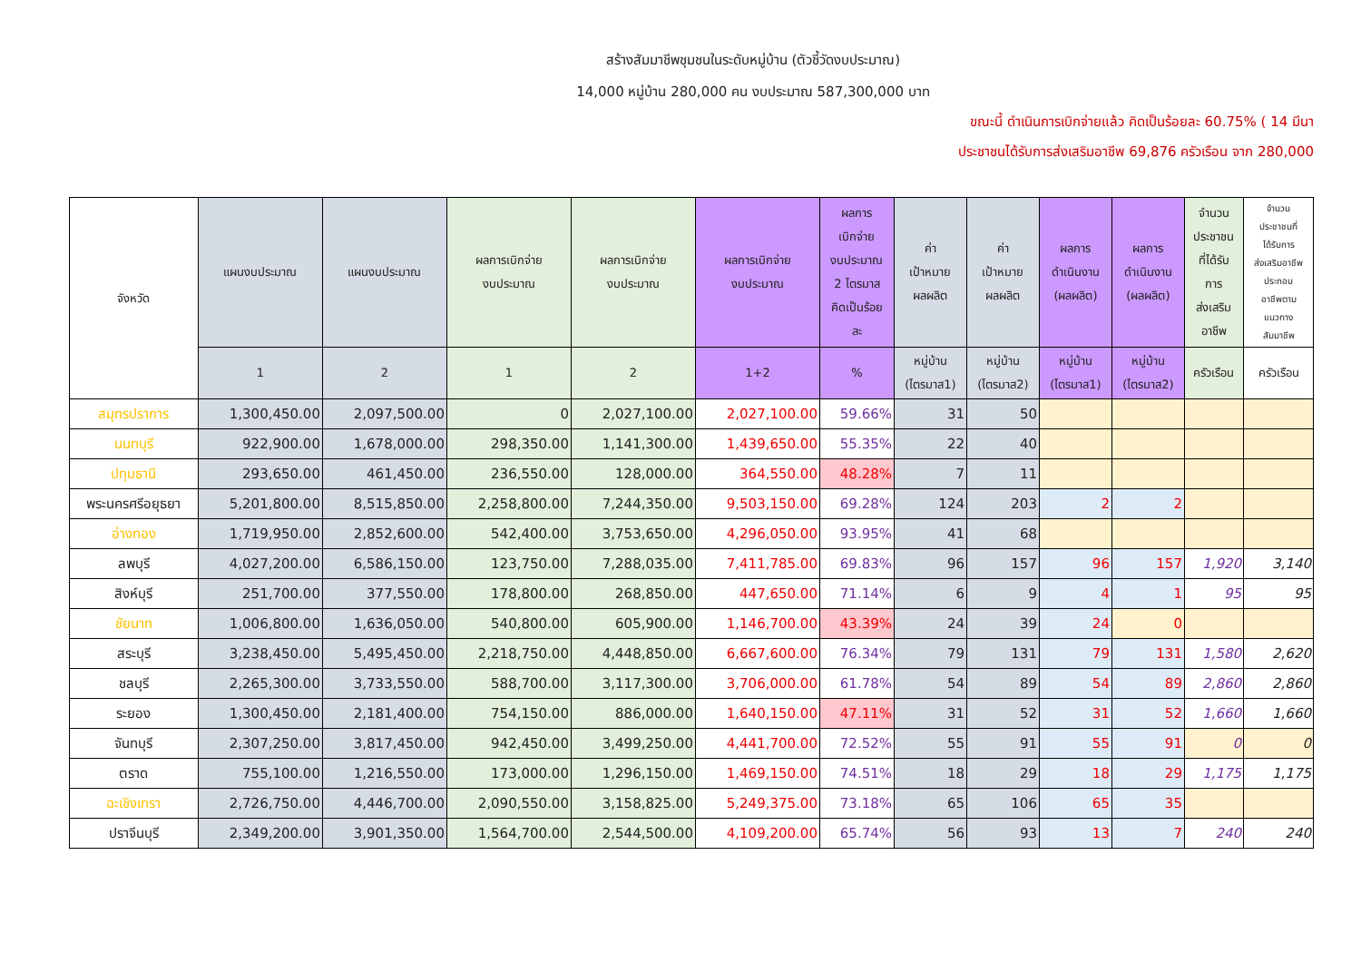สร้างสัมมาชีพชุมชนในระดับหมู่บ้าน (ตัวชี้วัดงบประมาณ)
14,000 หมู่บ้าน 280,000 คน งบประมาณ 587,300,000 บาท
ขณะนี้ ดำเนินการเบิกจ่ายแล้ว คิดเป็นร้อยละ 60.75% ( 14 มีนา
ประชาชนได้รับการส่งเสริมอาชีพ 69,876 ครัวเรือน จาก 280,000
| จังหวัด | แผนงบประมาณ | แผนงบประมาณ | ผลการเบิกจ่าย งบประมาณ | ผลการเบิกจ่าย งบประมาณ | ผลการเบิกจ่าย งบประมาณ | ผลการ เบิกจ่าย งบประมาณ 2 ไตรมาส คิดเป็นร้อย ละ | ค่า เป้าหมาย ผลผลิต | ค่า เป้าหมาย ผลผลิต | ผลการ ดำเนินงาน (ผลผลิต) | ผลการ ดำเนินงาน (ผลผลิต) | จำนวน ประชาชน ที่ได้รับ การ ส่งเสริม อาชีพ | จำนวน ประชาชนที่ ได้รับการ ส่งเสริมอาชีพ ประกอบ อาชีพตาม แนวทาง สัมมาชีพ |
| --- | --- | --- | --- | --- | --- | --- | --- | --- | --- | --- | --- | --- |
| | 1 | 2 | 1 | 2 | 1+2 | % | หมู่บ้าน (ไตรมาส1) | หมู่บ้าน (ไตรมาส2) | หมู่บ้าน (ไตรมาส1) | หมู่บ้าน (ไตรมาส2) | ครัวเรือน | ครัวเรือน |
| สมุทรปราการ | 1,300,450.00 | 2,097,500.00 | 0 | 2,027,100.00 | 2,027,100.00 | 59.66% | 31 | 50 | | | | |
| นนทบุรี | 922,900.00 | 1,678,000.00 | 298,350.00 | 1,141,300.00 | 1,439,650.00 | 55.35% | 22 | 40 | | | | |
| ปทุมธานี | 293,650.00 | 461,450.00 | 236,550.00 | 128,000.00 | 364,550.00 | 48.28% | 7 | 11 | | | | |
| พระนครศรีอยุธยา | 5,201,800.00 | 8,515,850.00 | 2,258,800.00 | 7,244,350.00 | 9,503,150.00 | 69.28% | 124 | 203 | 2 | 2 | | |
| อ่างทอง | 1,719,950.00 | 2,852,600.00 | 542,400.00 | 3,753,650.00 | 4,296,050.00 | 93.95% | 41 | 68 | | | | |
| ลพบุรี | 4,027,200.00 | 6,586,150.00 | 123,750.00 | 7,288,035.00 | 7,411,785.00 | 69.83% | 96 | 157 | 96 | 157 | 1,920 | 3,140 |
| สิงห์บุรี | 251,700.00 | 377,550.00 | 178,800.00 | 268,850.00 | 447,650.00 | 71.14% | 6 | 9 | 4 | 1 | 95 | 95 |
| ชัยนาท | 1,006,800.00 | 1,636,050.00 | 540,800.00 | 605,900.00 | 1,146,700.00 | 43.39% | 24 | 39 | 24 | 0 | | |
| สระบุรี | 3,238,450.00 | 5,495,450.00 | 2,218,750.00 | 4,448,850.00 | 6,667,600.00 | 76.34% | 79 | 131 | 79 | 131 | 1,580 | 2,620 |
| ชลบุรี | 2,265,300.00 | 3,733,550.00 | 588,700.00 | 3,117,300.00 | 3,706,000.00 | 61.78% | 54 | 89 | 54 | 89 | 2,860 | 2,860 |
| ระยอง | 1,300,450.00 | 2,181,400.00 | 754,150.00 | 886,000.00 | 1,640,150.00 | 47.11% | 31 | 52 | 31 | 52 | 1,660 | 1,660 |
| จันทบุรี | 2,307,250.00 | 3,817,450.00 | 942,450.00 | 3,499,250.00 | 4,441,700.00 | 72.52% | 55 | 91 | 55 | 91 | 0 | 0 |
| ตราด | 755,100.00 | 1,216,550.00 | 173,000.00 | 1,296,150.00 | 1,469,150.00 | 74.51% | 18 | 29 | 18 | 29 | 1,175 | 1,175 |
| ฉะเชิงเทรา | 2,726,750.00 | 4,446,700.00 | 2,090,550.00 | 3,158,825.00 | 5,249,375.00 | 73.18% | 65 | 106 | 65 | 35 | | |
| ปราจีนบุรี | 2,349,200.00 | 3,901,350.00 | 1,564,700.00 | 2,544,500.00 | 4,109,200.00 | 65.74% | 56 | 93 | 13 | 7 | 240 | 240 |